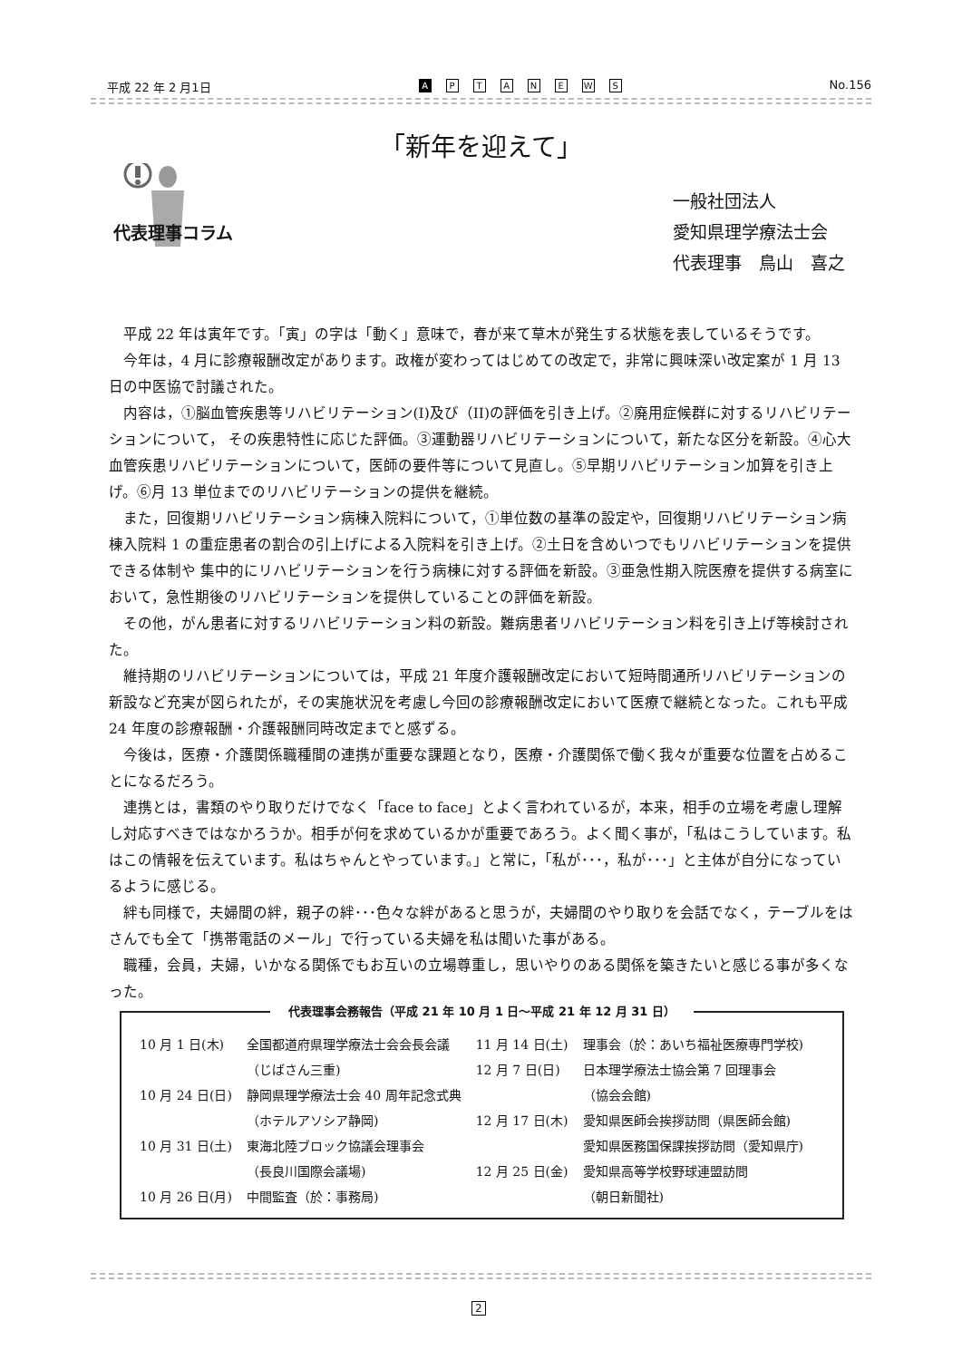平成 22 年 2 月1日 A PTANEWS No.156
「新年を迎えて」
代表理事コラム
一般社団法人
愛知県理学療法士会
代表理事　鳥山　喜之
平成 22 年は寅年です。「寅」の字は「動く」意味で，春が来て草木が発生する状態を表しているそうです。
今年は，4 月に診療報酬改定があります。政権が変わってはじめての改定で，非常に興味深い改定案が 1 月 13 日の中医協で討議された。
内容は，①脳血管疾患等リハビリテーション(I)及び（II)の評価を引き上げ。②廃用症候群に対するリハビリテーションについて， その疾患特性に応じた評価。③運動器リハビリテーションについて，新たな区分を新設。④心大血管疾患リハビリテーションについて，医師の要件等について見直し。⑤早期リハビリテーション加算を引き上げ。⑥月 13 単位までのリハビリテーションの提供を継続。
また，回復期リハビリテーション病棟入院料について，①単位数の基準の設定や，回復期リハビリテーション病棟入院料 1 の重症患者の割合の引上げによる入院料を引き上げ。②土日を含めいつでもリハビリテーションを提供できる体制や 集中的にリハビリテーションを行う病棟に対する評価を新設。③亜急性期入院医療を提供する病室において，急性期後のリハビリテーションを提供していることの評価を新設。
その他，がん患者に対するリハビリテーション料の新設。難病患者リハビリテーション料を引き上げ等検討された。
維持期のリハビリテーションについては，平成 21 年度介護報酬改定において短時間通所リハビリテーションの新設など充実が図られたが，その実施状況を考慮し今回の診療報酬改定において医療で継続となった。これも平成 24 年度の診療報酬・介護報酬同時改定までと感ずる。
今後は，医療・介護関係職種間の連携が重要な課題となり，医療・介護関係で働く我々が重要な位置を占めることになるだろう。
連携とは，書類のやり取りだけでなく「face to face」とよく言われているが，本来，相手の立場を考慮し理解し対応すべきではなかろうか。相手が何を求めているかが重要であろう。よく聞く事が，「私はこうしています。私はこの情報を伝えています。私はちゃんとやっています。」と常に，「私が･･･，私が･･･」と主体が自分になっているように感じる。
絆も同様で，夫婦間の絆，親子の絆･･･色々な絆があると思うが，夫婦間のやり取りを会話でなく，テーブルをはさんでも全て「携帯電話のメール」で行っている夫婦を私は聞いた事がある。
職種，会員，夫婦，いかなる関係でもお互いの立場尊重し，思いやりのある関係を築きたいと感じる事が多くなった。
代表理事会務報告（平成 21 年 10 月 1 日～平成 21 年 12 月 31 日）
| 10 月 1 日(木) | 全国都道府県理学療法士会会長会議 | 11 月 14 日(土) | 理事会（於：あいち福祉医療専門学校) |
| | （じばさん三重) | 12 月 7 日(日) | 日本理学療法士協会第 7 回理事会 |
| 10 月 24 日(日) | 静岡県理学療法士会 40 周年記念式典 | | （協会会館) |
| | （ホテルアソシア静岡) | 12 月 17 日(木) | 愛知県医師会挨拶訪問（県医師会館) |
| 10 月 31 日(土) | 東海北陸ブロック協議会理事会 | | 愛知県医務国保課挨拶訪問（愛知県庁) |
| | （長良川国際会議場) | 12 月 25 日(金) | 愛知県高等学校野球連盟訪問 |
| 10 月 26 日(月) | 中間監査（於：事務局) | | （朝日新聞社) |
2